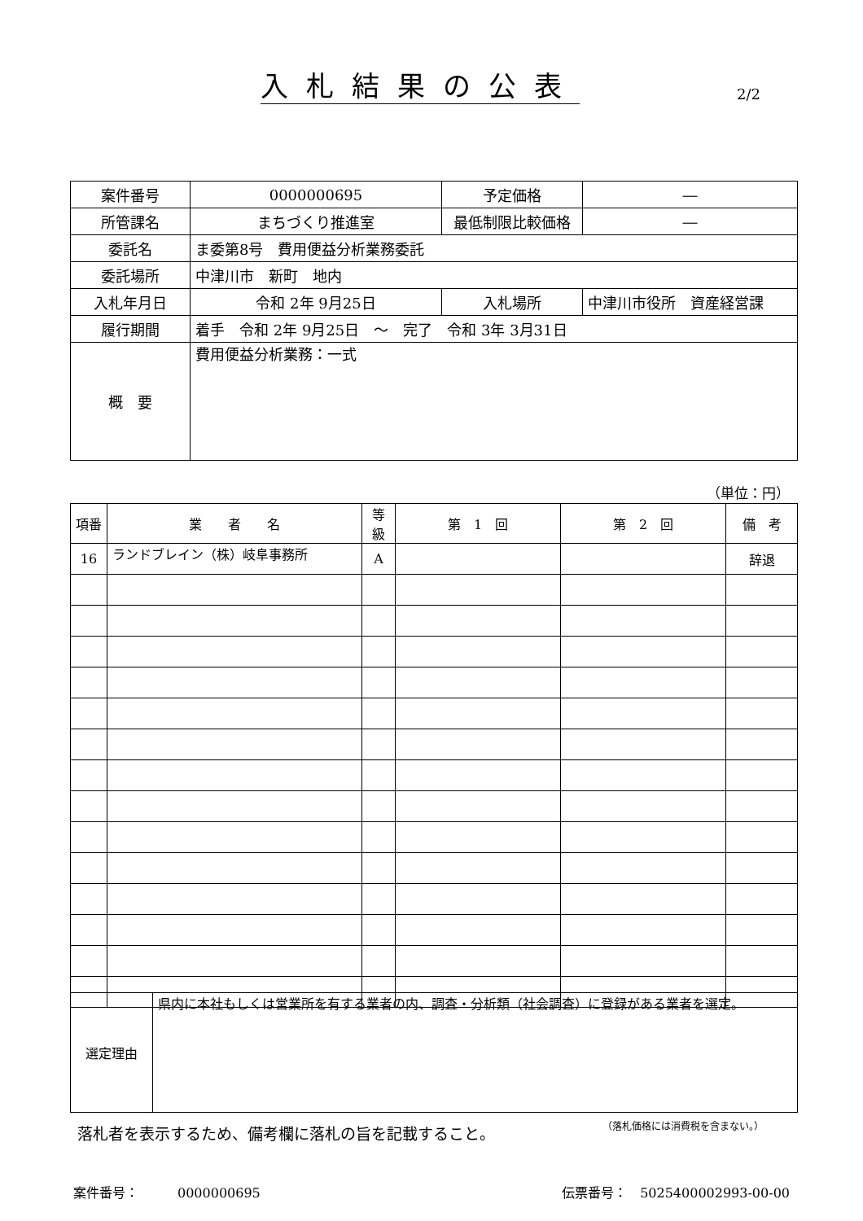入札結果の公表 2/2
| 案件番号 | 0000000695 | | 予定価格 | ― |
| 所管課名 | まちづくり推進室 | | 最低制限比較価格 | ― |
| 委託名 | ま委第8号 費用便益分析業務委託 | | | |
| 委託場所 | 中津川市 新町 地内 | | | |
| 入札年月日 | 令和 2年 9月25日 | 入札場所 | | 中津川市役所 資産経営課 |
| 履行期間 | 着手 令和 2年 9月25日 ～ 完了 令和 3年 3月31日 | | | |
| 概 要 | 費用便益分析業務：一式 | | | |
（単位：円）
| 項番 | 業 者 名 | 等級 | 第 1 回 | 第 2 回 | 備 考 |
| --- | --- | --- | --- | --- | --- |
| 16 | ランドブレイン（株）岐阜事務所 | A | | | 辞退 |
| 選定理由 | 県内に本社もしくは営業所を有する業者の内、調査・分析類（社会調査）に登録がある業者を選定。 |
落札者を表示するため、備考欄に落札の旨を記載すること。
（落札価格には消費税を含まない。）
案件番号：　　　0000000695 伝票番号：　5025400002993-00-00